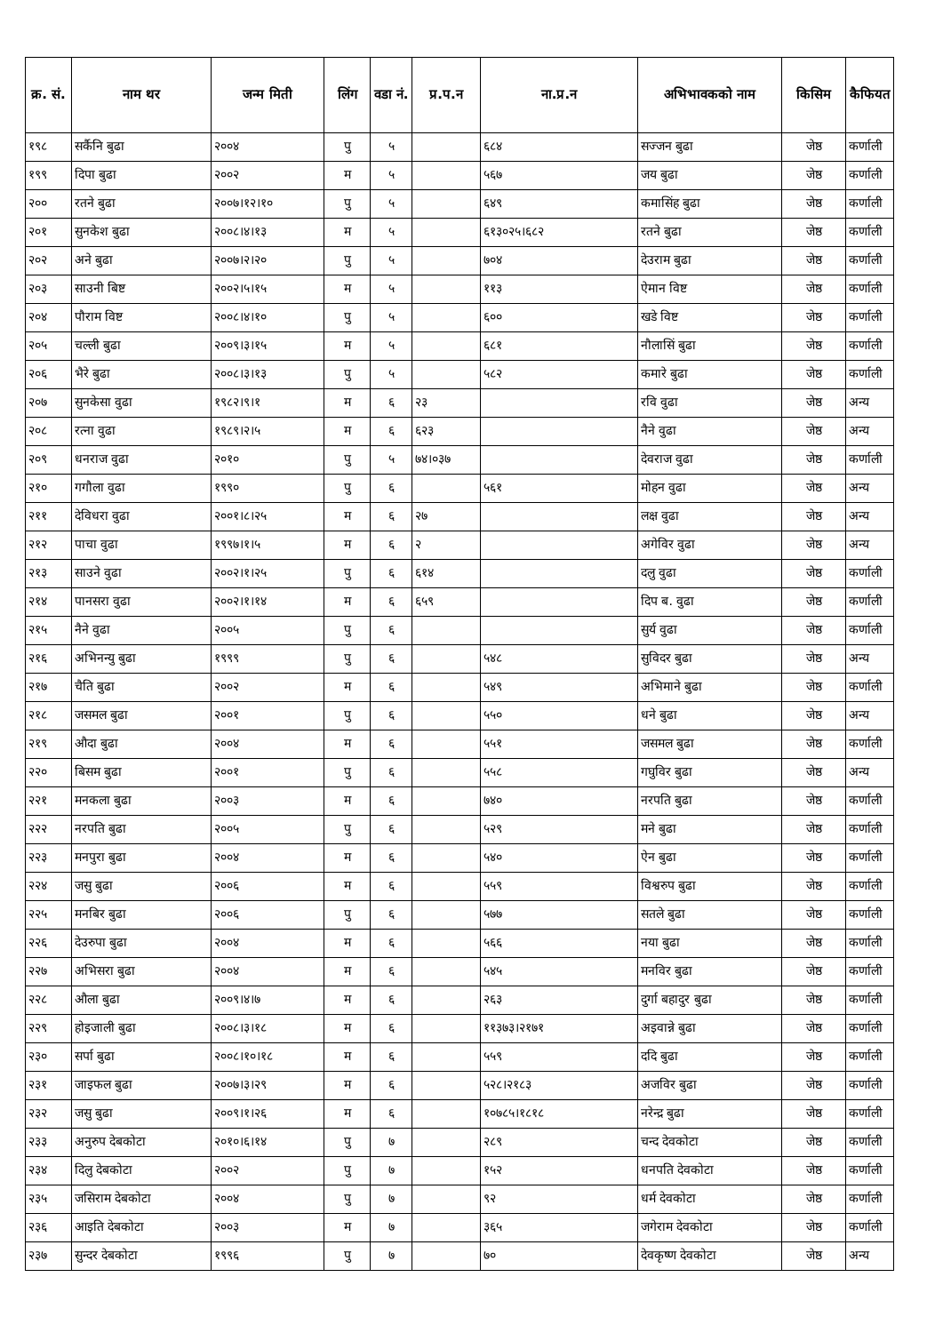| क्र. सं. | नाम थर | जन्म मिती | लिंग | वडा नं. | प्र.प.न | ना.प्र.न | अभिभावकको नाम | किसिम | कैफियत |
| --- | --- | --- | --- | --- | --- | --- | --- | --- | --- |
| १९८ | सर्कैनि बुढा | २००४ | पु | ५ | | ६८४ | सज्जन बुढा | जेष्ठ | कर्णाली |
| १९९ | दिपा बुढा | २००२ | म | ५ | | ५६७ | जय बुढा | जेष्ठ | कर्णाली |
| २०० | रतने बुढा | २००७।१२।१० | पु | ५ | | ६४९ | कमासिंह बुढा | जेष्ठ | कर्णाली |
| २०१ | सुनकेश बुढा | २००८।४।१३ | म | ५ | | ६१३०२५।६८२ | रतने बुढा | जेष्ठ | कर्णाली |
| २०२ | अने बुढा | २००७।२।२० | पु | ५ | | ७०४ | देउराम बुढा | जेष्ठ | कर्णाली |
| २०३ | साउनी बिष्ट | २००२।५।१५ | म | ५ | | ११३ | ऐमान विष्ट | जेष्ठ | कर्णाली |
| २०४ | पौराम विष्ट | २००८।४।१० | पु | ५ | | ६०० | खडे विष्ट | जेष्ठ | कर्णाली |
| २०५ | चल्ली बुढा | २००९।३।१५ | म | ५ | | ६८१ | नौलासिं बुढा | जेष्ठ | कर्णाली |
| २०६ | भैरे बुढा | २००८।३।१३ | पु | ५ | | ५८२ | कमारे बुढा | जेष्ठ | कर्णाली |
| २०७ | सुनकेसा वुढा | १९८२।९।१ | म | ६ | २३ | | रवि वुढा | जेष्ठ | अन्य |
| २०८ | रत्ना वुढा | १९८९।२।५ | म | ६ | ६२३ | | नैने वुढा | जेष्ठ | अन्य |
| २०९ | धनराज वुढा | २०१० | पु | ५ | ७४।०३७ | | देवराज वुढा | जेष्ठ | कर्णाली |
| २१० | गगौला वुढा | १९९० | पु | ६ | | ५६१ | मोहन वुढा | जेष्ठ | अन्य |
| २११ | देविधरा वुढा | २००१।८।२५ | म | ६ | २७ | | लक्ष वुढा | जेष्ठ | अन्य |
| २१२ | पाचा वुढा | १९९७।१।५ | म | ६ | २ | | अगेविर वुढा | जेष्ठ | अन्य |
| २१३ | साउने वुढा | २००२।१।२५ | पु | ६ | ६१४ | | दलु वुढा | जेष्ठ | कर्णाली |
| २१४ | पानसरा वुढा | २००२।१।१४ | म | ६ | ६५९ | | दिप ब. वुढा | जेष्ठ | कर्णाली |
| २१५ | नैने वुढा | २००५ | पु | ६ | | | सुर्य वुढा | जेष्ठ | कर्णाली |
| २१६ | अभिनन्यु बुढा | १९९९ | पु | ६ | | ५४८ | सुविदर बुढा | जेष्ठ | अन्य |
| २१७ | चैति बुढा | २००२ | म | ६ | | ५४९ | अभिमाने बुढा | जेष्ठ | कर्णाली |
| २१८ | जसमल बुढा | २००१ | पु | ६ | | ५५० | धने बुढा | जेष्ठ | अन्य |
| २१९ | औदा बुढा | २००४ | म | ६ | | ५५१ | जसमल बुढा | जेष्ठ | कर्णाली |
| २२० | बिसम बुढा | २००१ | पु | ६ | | ५५८ | गघुविर बुढा | जेष्ठ | अन्य |
| २२१ | मनकला बुढा | २००३ | म | ६ | | ७४० | नरपति बुढा | जेष्ठ | कर्णाली |
| २२२ | नरपति बुढा | २००५ | पु | ६ | | ५२९ | मने बुढा | जेष्ठ | कर्णाली |
| २२३ | मनपुरा बुढा | २००४ | म | ६ | | ५४० | ऐन बुढा | जेष्ठ | कर्णाली |
| २२४ | जसु बुढा | २००६ | म | ६ | | ५५९ | विश्वरुप बुढा | जेष्ठ | कर्णाली |
| २२५ | मनबिर बुढा | २००६ | पु | ६ | | ५७७ | सतले बुढा | जेष्ठ | कर्णाली |
| २२६ | देउरुपा बुढा | २००४ | म | ६ | | ५६६ | नया बुढा | जेष्ठ | कर्णाली |
| २२७ | अभिसरा बुढा | २००४ | म | ६ | | ५४५ | मनविर बुढा | जेष्ठ | कर्णाली |
| २२८ | औला बुढा | २००९।४।७ | म | ६ | | २६३ | दुर्गा बहादुर बुढा | जेष्ठ | कर्णाली |
| २२९ | होइजाली बुढा | २००८।३।१८ | म | ६ | | ११३७३।२१७१ | अइवान्ने बुढा | जेष्ठ | कर्णाली |
| २३० | सर्पा बुढा | २००८।१०।१८ | म | ६ | | ५५९ | ददि बुढा | जेष्ठ | कर्णाली |
| २३१ | जाइफल बुढा | २००७।३।२९ | म | ६ | | ५२८।२१८३ | अजविर बुढा | जेष्ठ | कर्णाली |
| २३२ | जसु बुढा | २००९।१।२६ | म | ६ | | १०७८५।१८१८ | नरेन्द्र बुढा | जेष्ठ | कर्णाली |
| २३३ | अनुरुप देबकोटा | २०१०।६।१४ | पु | ७ | | २८९ | चन्द देवकोटा | जेष्ठ | कर्णाली |
| २३४ | दिलु देबकोटा | २००२ | पु | ७ | | १५२ | धनपति देवकोटा | जेष्ठ | कर्णाली |
| २३५ | जसिराम देबकोटा | २००४ | पु | ७ | | ९२ | धर्म देवकोटा | जेष्ठ | कर्णाली |
| २३६ | आइति देबकोटा | २००३ | म | ७ | | ३६५ | जगेराम देवकोटा | जेष्ठ | कर्णाली |
| २३७ | सुन्दर देबकोटा | १९९६ | पु | ७ | | ७० | देवकृष्ण देवकोटा | जेष्ठ | अन्य |